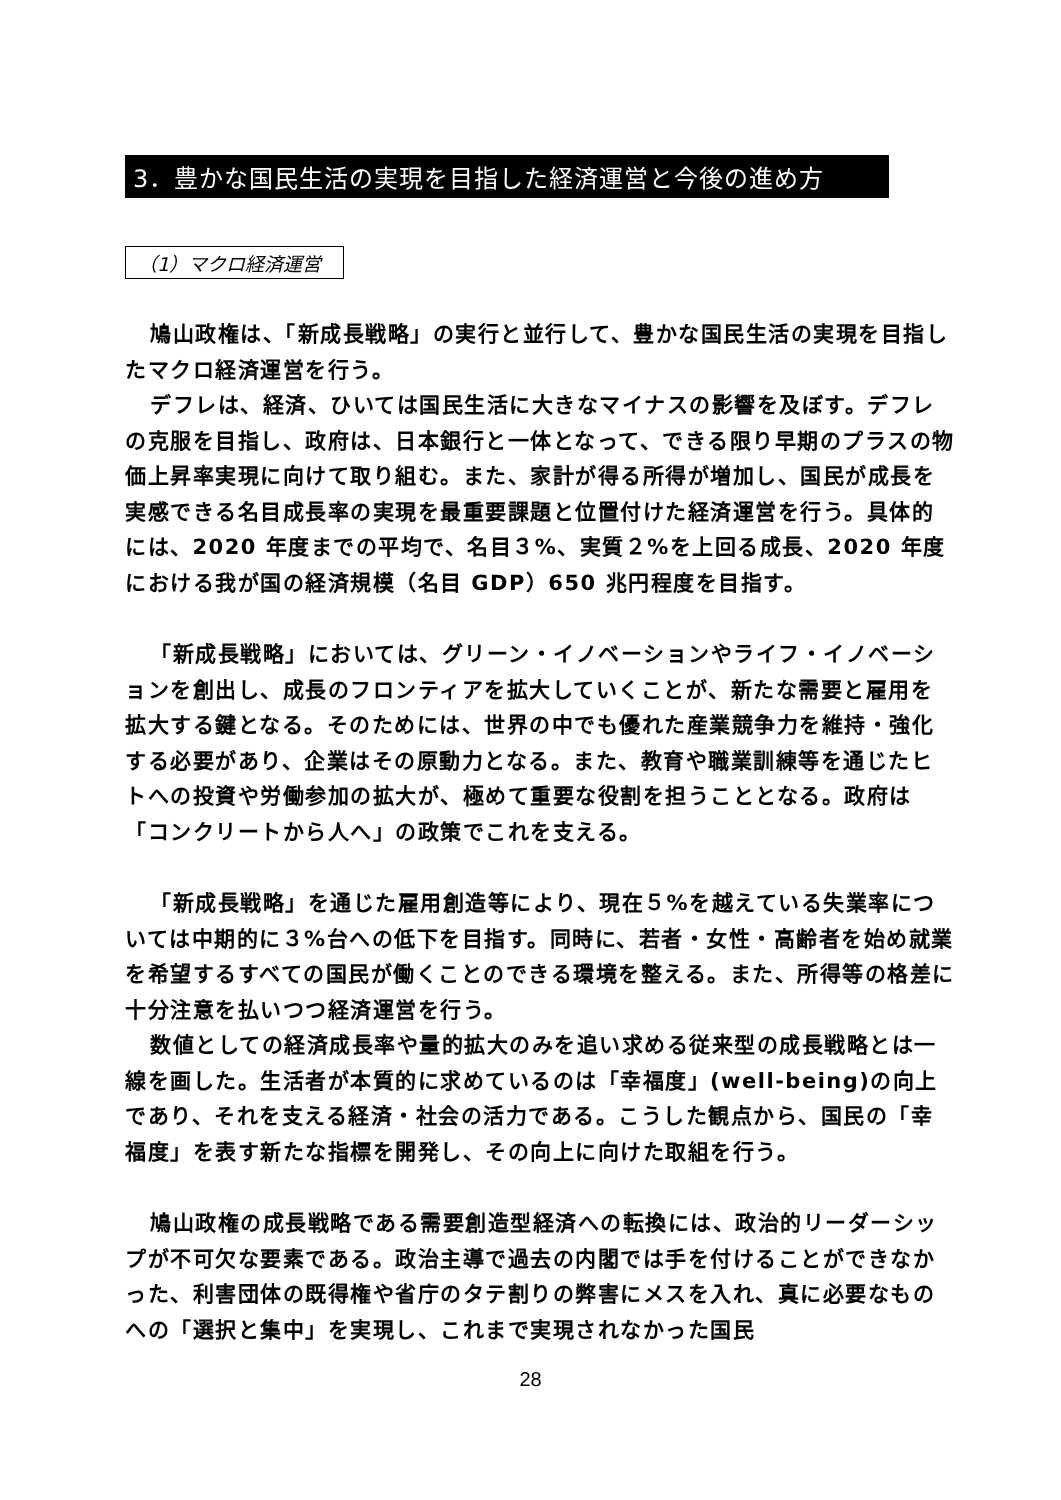3．豊かな国民生活の実現を目指した経済運営と今後の進め方
（1）マクロ経済運営
鳩山政権は、「新成長戦略」の実行と並行して、豊かな国民生活の実現を目指したマクロ経済運営を行う。
デフレは、経済、ひいては国民生活に大きなマイナスの影響を及ぼす。デフレの克服を目指し、政府は、日本銀行と一体となって、できる限り早期のプラスの物価上昇率実現に向けて取り組む。また、家計が得る所得が増加し、国民が成長を実感できる名目成長率の実現を最重要課題と位置付けた経済運営を行う。具体的には、2020 年度までの平均で、名目３%、実質２%を上回る成長、2020 年度における我が国の経済規模（名目 GDP）650 兆円程度を目指す。
「新成長戦略」においては、グリーン・イノベーションやライフ・イノベーションを創出し、成長のフロンティアを拡大していくことが、新たな需要と雇用を拡大する鍵となる。そのためには、世界の中でも優れた産業競争力を維持・強化する必要があり、企業はその原動力となる。また、教育や職業訓練等を通じたヒトへの投資や労働参加の拡大が、極めて重要な役割を担うこととなる。政府は「コンクリートから人へ」の政策でこれを支える。
「新成長戦略」を通じた雇用創造等により、現在５%を越えている失業率については中期的に３%台への低下を目指す。同時に、若者・女性・高齢者を始め就業を希望するすべての国民が働くことのできる環境を整える。また、所得等の格差に十分注意を払いつつ経済運営を行う。
数値としての経済成長率や量的拡大のみを追い求める従来型の成長戦略とは一線を画した。生活者が本質的に求めているのは「幸福度」(well-being)の向上であり、それを支える経済・社会の活力である。こうした観点から、国民の「幸福度」を表す新たな指標を開発し、その向上に向けた取組を行う。
鳩山政権の成長戦略である需要創造型経済への転換には、政治的リーダーシップが不可欠な要素である。政治主導で過去の内閣では手を付けることができなかった、利害団体の既得権や省庁のタテ割りの弊害にメスを入れ、真に必要なものへの「選択と集中」を実現し、これまで実現されなかった国民
28